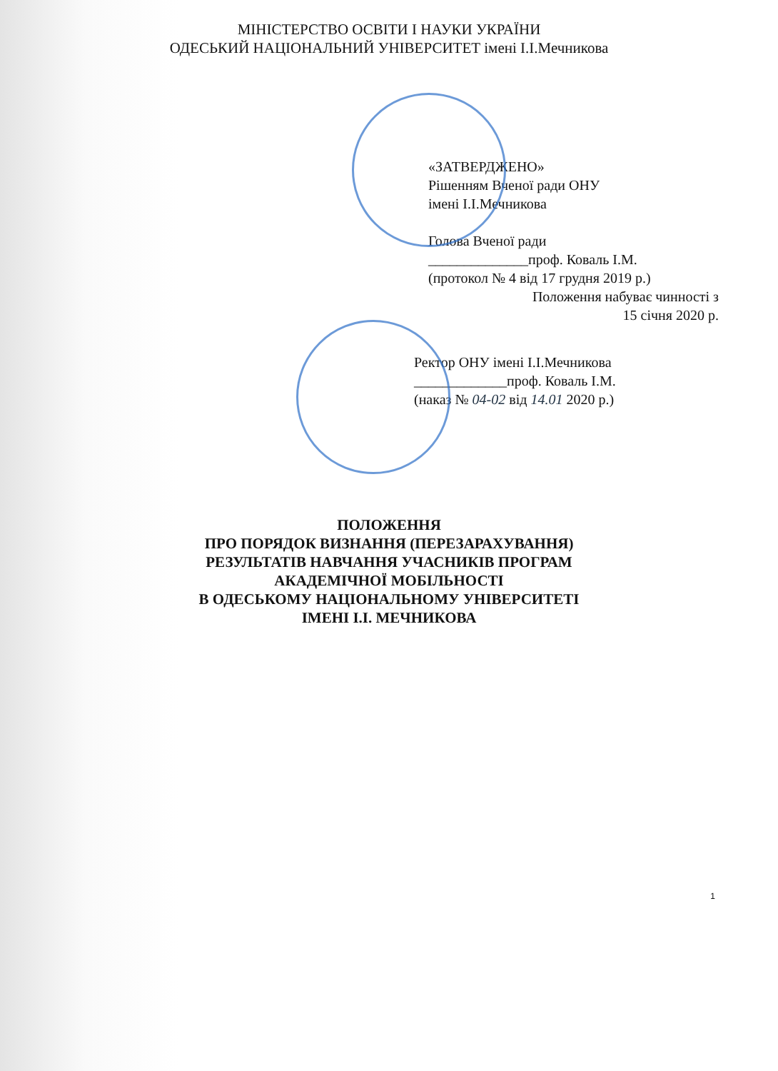МІНІСТЕРСТВО ОСВІТИ І НАУКИ УКРАЇНИ
ОДЕСЬКИЙ НАЦІОНАЛЬНИЙ УНІВЕРСИТЕТ імені І.І.Мечникова
«ЗАТВЕРДЖЕНО»
Рішенням Вченої ради ОНУ
імені І.І.Мечникова
Голова Вченої ради
______________проф. Коваль І.М.
(протокол № 4 від 17 грудня 2019 р.)
Положення набуває чинності з
15 січня 2020 р.
Ректор ОНУ імені І.І.Мечникова
_____________проф. Коваль І.М.
(наказ № 04-02 від 14.01 2020 р.)
ПОЛОЖЕННЯ
ПРО ПОРЯДОК ВИЗНАННЯ (ПЕРЕЗАРАХУВАННЯ)
РЕЗУЛЬТАТІВ НАВЧАННЯ УЧАСНИКІВ ПРОГРАМ
АКАДЕМІЧНОЇ МОБІЛЬНОСТІ
В ОДЕСЬКОМУ НАЦІОНАЛЬНОМУ УНІВЕРСИТЕТІ
ІМЕНІ І.І. МЕЧНИКОВА
1